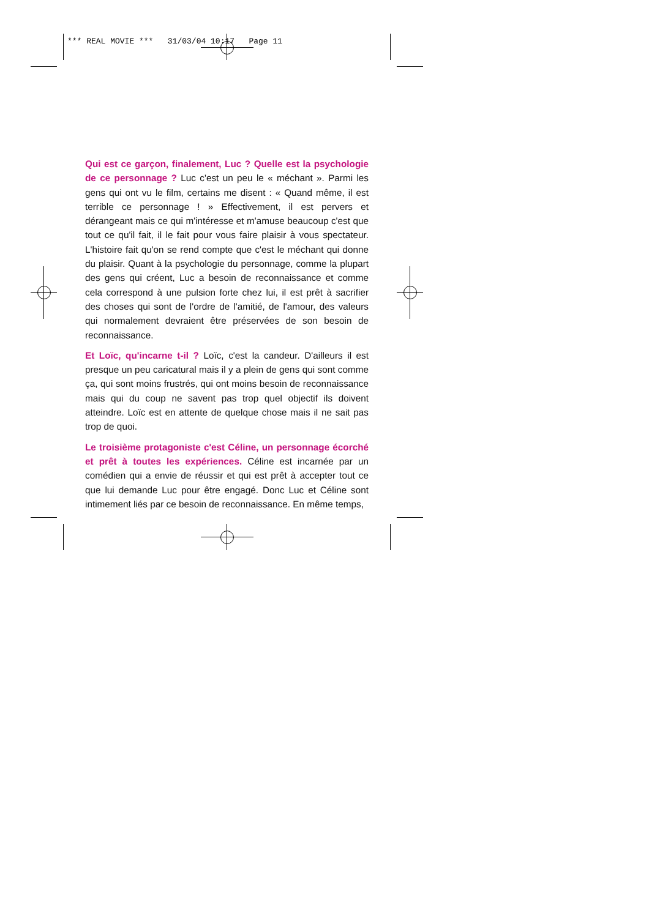*** REAL MOVIE *** 31/03/04 10:17 Page 11
Qui est ce garçon, finalement, Luc ? Quelle est la psychologie de ce personnage ? Luc c'est un peu le « méchant ». Parmi les gens qui ont vu le film, certains me disent : « Quand même, il est terrible ce personnage ! » Effectivement, il est pervers et dérangeant mais ce qui m'intéresse et m'amuse beaucoup c'est que tout ce qu'il fait, il le fait pour vous faire plaisir à vous spectateur. L'histoire fait qu'on se rend compte que c'est le méchant qui donne du plaisir. Quant à la psychologie du personnage, comme la plupart des gens qui créent, Luc a besoin de reconnaissance et comme cela correspond à une pulsion forte chez lui, il est prêt à sacrifier des choses qui sont de l'ordre de l'amitié, de l'amour, des valeurs qui normalement devraient être préservées de son besoin de reconnaissance.
Et Loïc, qu'incarne t-il ? Loïc, c'est la candeur. D'ailleurs il est presque un peu caricatural mais il y a plein de gens qui sont comme ça, qui sont moins frustrés, qui ont moins besoin de reconnaissance mais qui du coup ne savent pas trop quel objectif ils doivent atteindre. Loïc est en attente de quelque chose mais il ne sait pas trop de quoi.
Le troisième protagoniste c'est Céline, un personnage écorché et prêt à toutes les expériences. Céline est incarnée par un comédien qui a envie de réussir et qui est prêt à accepter tout ce que lui demande Luc pour être engagé. Donc Luc et Céline sont intimement liés par ce besoin de reconnaissance. En même temps,